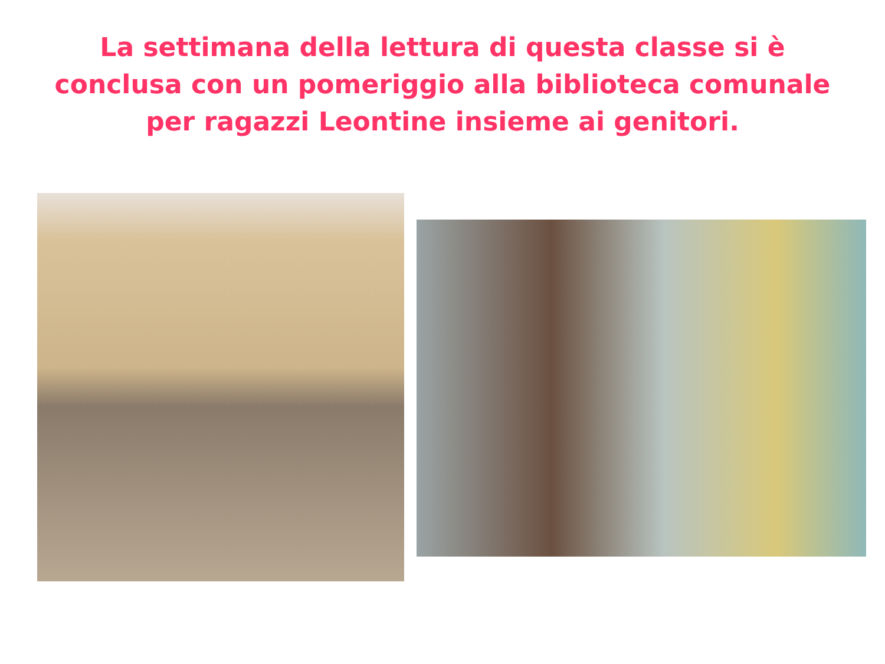La settimana della lettura di questa classe si è
conclusa con un pomeriggio alla biblioteca comunale
per ragazzi Leontine insieme ai genitori.